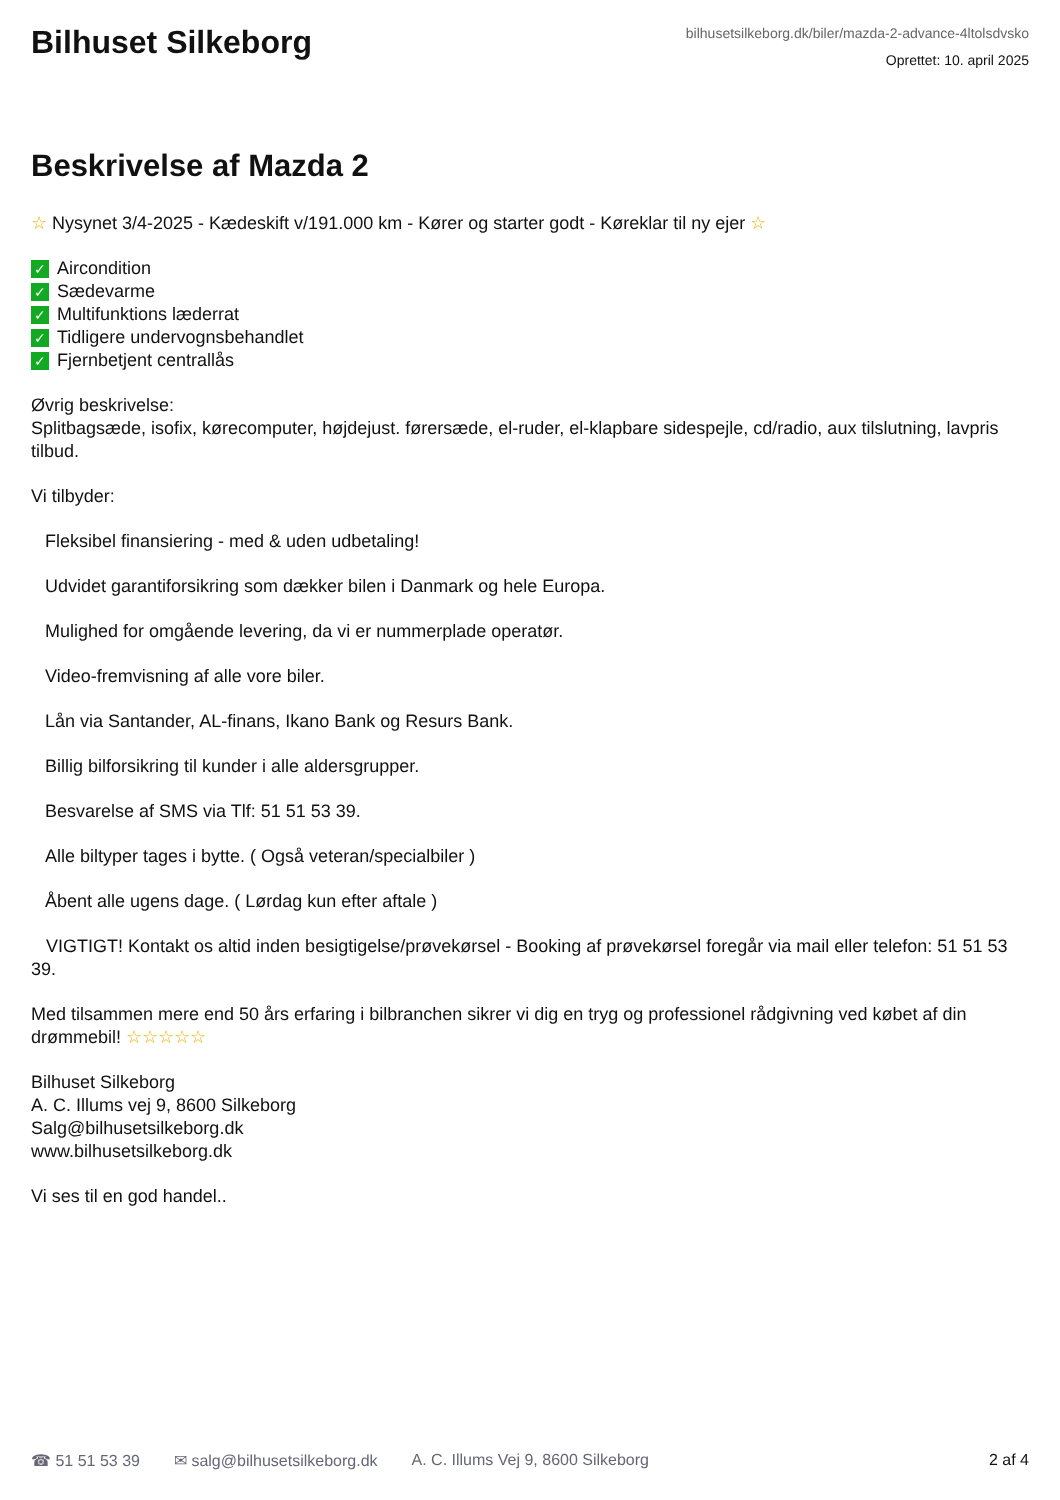Bilhuset Silkeborg
bilhusetsilkeborg.dk/biler/mazda-2-advance-4ltolsdvsko
Oprettet: 10. april 2025
Beskrivelse af Mazda 2
☆ Nysynet 3/4-2025 - Kædeskift v/191.000 km - Kører og starter godt - Køreklar til ny ejer ☆
✓ Aircondition
✓ Sædevarme
✓ Multifunktions læderrat
✓ Tidligere undervognsbehandlet
✓ Fjernbetjent centrallås
Øvrig beskrivelse:
Splitbagsæde, isofix, kørecomputer, højdejust. førersæde, el-ruder, el-klapbare sidespejle, cd/radio, aux tilslutning, lavpris tilbud.
Vi tilbyder:
Fleksibel finansiering - med & uden udbetaling!
Udvidet garantiforsikring som dækker bilen i Danmark og hele Europa.
Mulighed for omgående levering, da vi er nummerplade operatør.
Video-fremvisning af alle vore biler.
Lån via Santander, AL-finans, Ikano Bank og Resurs Bank.
Billig bilforsikring til kunder i alle aldersgrupper.
Besvarelse af SMS via Tlf: 51 51 53 39.
Alle biltyper tages i bytte. ( Også veteran/specialbiler )
Åbent alle ugens dage. ( Lørdag kun efter aftale )
VIGTIGT! Kontakt os altid inden besigtigelse/prøvekørsel - Booking af prøvekørsel foregår via mail eller telefon: 51 51 53 39.
Med tilsammen mere end 50 års erfaring i bilbranchen sikrer vi dig en tryg og professionel rådgivning ved købet af din drømmebil! ☆☆☆☆☆
Bilhuset Silkeborg
A. C. Illums vej 9, 8600 Silkeborg
Salg@bilhusetsilkeborg.dk
www.bilhusetsilkeborg.dk
Vi ses til en god handel..
☎ 51 51 53 39 ✉ salg@bilhusetsilkeborg.dk A. C. Illums Vej 9, 8600 Silkeborg 2 af 4